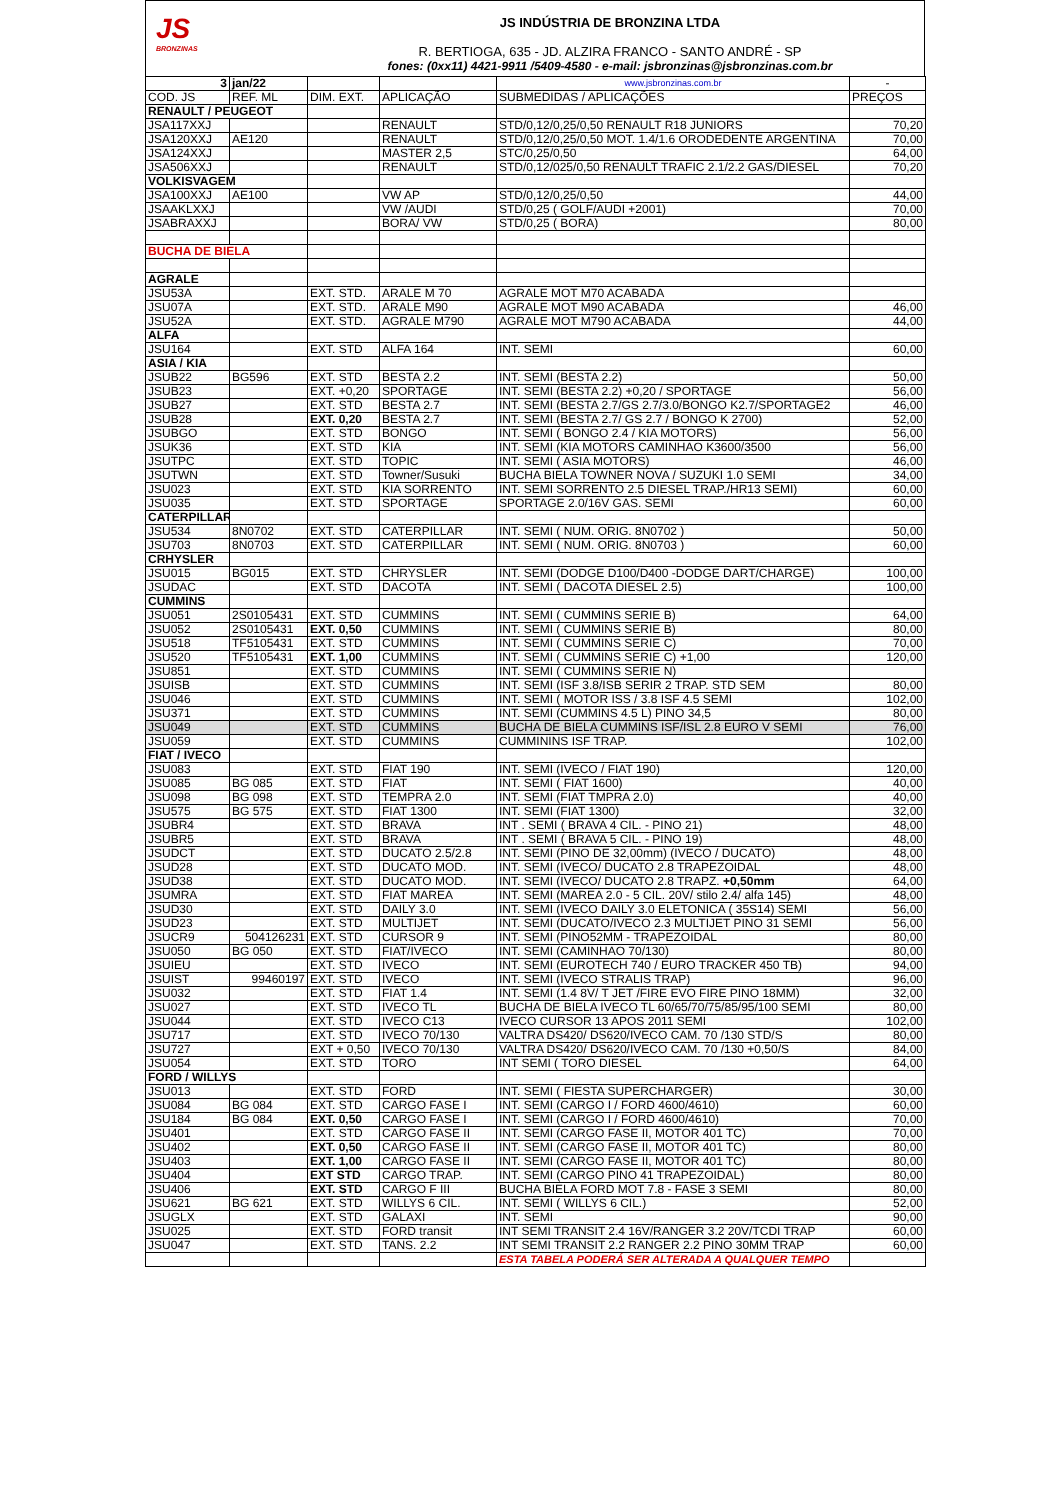JS
BRONZINAS
JS INDÚSTRIA DE BRONZINA LTDA
R. BERTIOGA, 635 - JD. ALZIRA FRANCO - SANTO ANDRÉ - SP
fones: (0xx11) 4421-9911 /5409-4580 - e-mail: jsbronzinas@jsbronzinas.com.br
| 3 | jan/22 | | | www.jsbronzinas.com.br | - |
| COD. JS | REF. ML | DIM. EXT. | APLICAÇÃO | SUBMEDIDAS / APLICAÇÕES | PREÇOS |
| RENAULT / PEUGEOT | | | | | |
| JSA117XXJ | | | RENAULT | STD/0,12/0,25/0,50 RENAULT R18 JUNIORS | 70,20 |
| JSA120XXJ | AE120 | | RENAULT | STD/0,12/0,25/0,50 MOT. 1.4/1.6 ORODEDENTE ARGENTINA | 70,00 |
| JSA124XXJ | | | MASTER 2,5 | STC/0,25/0,50 | 64,00 |
| JSA506XXJ | | | RENAULT | STD/0,12/025/0,50 RENAULT TRAFIC 2.1/2.2 GAS/DIESEL | 70,20 |
| VOLKISVAGEM | | | | | |
| JSA100XXJ | AE100 | | VW AP | STD/0,12/0,25/0,50 | 44,00 |
| JSAAKLXXJ | | | VW /AUDI | STD/0,25 ( GOLF/AUDI +2001) | 70,00 |
| JSABRAXXJ | | | BORA/ VW | STD/0,25 ( BORA) | 80,00 |
| BUCHA DE BIELA | | | | | |
| AGRALE | | | | | |
| JSU53A | | EXT. STD. | ARALE M 70 | AGRALE MOT M70 ACABADA | |
| JSU07A | | EXT. STD. | ARALE M90 | AGRALE MOT M90 ACABADA | 46,00 |
| JSU52A | | EXT. STD. | AGRALE M790 | AGRALE MOT M790 ACABADA | 44,00 |
| ALFA | | | | | |
| JSU164 | | EXT. STD | ALFA 164 | INT. SEMI | 60,00 |
| ASIA / KIA | | | | | |
| JSUB22 | BG596 | EXT. STD | BESTA 2.2 | INT. SEMI (BESTA 2.2) | 50,00 |
| JSUB23 | | EXT. +0,20 | SPORTAGE | INT. SEMI (BESTA 2.2) +0,20 / SPORTAGE | 56,00 |
| JSUB27 | | EXT. STD | BESTA 2.7 | INT. SEMI (BESTA 2.7/GS 2.7/3.0/BONGO K2.7/SPORTAGE2 | 46,00 |
| JSUB28 | | EXT. 0,20 | BESTA 2.7 | INT. SEMI (BESTA 2.7/ GS 2.7 / BONGO K 2700) | 52,00 |
| JSUBGO | | EXT. STD | BONGO | INT. SEMI ( BONGO 2.4 / KIA MOTORS) | 56,00 |
| JSUK36 | | EXT. STD | KIA | INT. SEMI (KIA MOTORS CAMINHAO K3600/3500 | 56,00 |
| JSUTPC | | EXT. STD | TOPIC | INT. SEMI ( ASIA MOTORS) | 46,00 |
| JSUTWN | | EXT. STD | Towner/Susuki | BUCHA BIELA TOWNER NOVA / SUZUKI 1.0 SEMI | 34,00 |
| JSU023 | | EXT. STD | KIA SORRENTO | INT. SEMI SORRENTO 2.5 DIESEL TRAP./HR13 SEMI) | 60,00 |
| JSU035 | | EXT. STD | SPORTAGE | SPORTAGE 2.0/16V GAS. SEMI | 60,00 |
| CATERPILLAR | | | | | |
| JSU534 | 8N0702 | EXT. STD | CATERPILLAR | INT. SEMI ( NUM. ORIG. 8N0702 ) | 50,00 |
| JSU703 | 8N0703 | EXT. STD | CATERPILLAR | INT. SEMI ( NUM. ORIG. 8N0703 ) | 60,00 |
| CRHYSLER | | | | | |
| JSU015 | BG015 | EXT. STD | CHRYSLER | INT. SEMI (DODGE D100/D400 -DODGE DART/CHARGE) | 100,00 |
| JSUDAC | | EXT. STD | DACOTA | INT. SEMI ( DACOTA DIESEL 2.5) | 100,00 |
| CUMMINS | | | | | |
| JSU051 | 2S0105431 | EXT. STD | CUMMINS | INT. SEMI ( CUMMINS SERIE B) | 64,00 |
| JSU052 | 2S0105431 | EXT. 0,50 | CUMMINS | INT. SEMI ( CUMMINS SERIE B) | 80,00 |
| JSU518 | TF5105431 | EXT. STD | CUMMINS | INT. SEMI ( CUMMINS SERIE C) | 70,00 |
| JSU520 | TF5105431 | EXT. 1,00 | CUMMINS | INT. SEMI ( CUMMINS SERIE C) +1,00 | 120,00 |
| JSU851 | | EXT. STD | CUMMINS | INT. SEMI ( CUMMINS SERIE N) | |
| JSUISB | | EXT. STD | CUMMINS | INT. SEMI (ISF 3.8/ISB SERIR 2 TRAP. STD SEM | 80,00 |
| JSU046 | | EXT. STD | CUMMINS | INT. SEMI ( MOTOR ISS / 3.8 ISF 4.5 SEMI | 102,00 |
| JSU371 | | EXT. STD | CUMMINS | INT. SEMI (CUMMINS 4.5 L) PINO 34,5 | 80,00 |
| JSU049 | | EXT. STD | CUMMINS | BUCHA DE BIELA CUMMINS ISF/ISL 2.8 EURO V SEMI | 76,00 |
| JSU059 | | EXT. STD | CUMMINS | CUMMININS ISF TRAP. | 102,00 |
| FIAT / IVECO | | | | | |
| JSU083 | | EXT. STD | FIAT 190 | INT. SEMI (IVECO / FIAT 190) | 120,00 |
| JSU085 | BG 085 | EXT. STD | FIAT | INT. SEMI ( FIAT 1600) | 40,00 |
| JSU098 | BG 098 | EXT. STD | TEMPRA 2.0 | INT. SEMI (FIAT TMPRA 2.0) | 40,00 |
| JSU575 | BG 575 | EXT. STD | FIAT 1300 | INT. SEMI (FIAT 1300) | 32,00 |
| JSUBR4 | | EXT. STD | BRAVA | INT . SEMI ( BRAVA 4 CIL. - PINO 21) | 48,00 |
| JSUBR5 | | EXT. STD | BRAVA | INT . SEMI ( BRAVA 5 CIL. - PINO 19) | 48,00 |
| JSUDCT | | EXT. STD | DUCATO 2.5/2.8 | INT. SEMI (PINO DE 32,00mm) (IVECO / DUCATO) | 48,00 |
| JSUD28 | | EXT. STD | DUCATO MOD. | INT. SEMI (IVECO/ DUCATO 2.8 TRAPEZOIDAL | 48,00 |
| JSUD38 | | EXT. STD | DUCATO MOD. | INT. SEMI (IVECO/ DUCATO 2.8 TRAPZ. +0,50mm | 64,00 |
| JSUMRA | | EXT. STD | FIAT MAREA | INT. SEMI (MAREA 2.0 - 5 CIL. 20V/ stilo 2.4/ alfa 145) | 48,00 |
| JSUD30 | | EXT. STD | DAILY 3.0 | INT. SEMI (IVECO DAILY 3.0 ELETONICA ( 35S14) SEMI | 56,00 |
| JSUD23 | | EXT. STD | MULTIJET | INT. SEMI (DUCATO/IVECO 2.3 MULTIJET PINO 31 SEMI | 56,00 |
| JSUCR9 | 504126231 | EXT. STD | CURSOR 9 | INT. SEMI (PINO52MM - TRAPEZOIDAL | 80,00 |
| JSU050 | BG 050 | EXT. STD | FIAT/IVECO | INT. SEMI (CAMINHAO 70/130) | 80,00 |
| JSUIEU | | EXT. STD | IVECO | INT. SEMI (EUROTECH 740 / EURO TRACKER 450 TB) | 94,00 |
| JSUIST | 99460197 | EXT. STD | IVECO | INT. SEMI (IVECO STRALIS TRAP) | 96,00 |
| JSU032 | | EXT. STD | FIAT 1.4 | INT. SEMI (1.4 8V/ T JET /FIRE EVO FIRE PINO 18MM) | 32,00 |
| JSU027 | | EXT. STD | IVECO TL | BUCHA DE BIELA IVECO TL 60/65/70/75/85/95/100 SEMI | 80,00 |
| JSU044 | | EXT. STD | IVECO C13 | IVECO CURSOR 13 APOS 2011 SEMI | 102,00 |
| JSU717 | | EXT. STD | IVECO 70/130 | VALTRA DS420/ DS620/IVECO CAM. 70 /130 STD/S | 80,00 |
| JSU727 | | EXT + 0,50 | IVECO 70/130 | VALTRA DS420/ DS620/IVECO CAM. 70 /130 +0,50/S | 84,00 |
| JSU054 | | EXT. STD | TORO | INT SEMI ( TORO DIESEL | 64,00 |
| FORD / WILLYS | | | | | |
| JSU013 | | EXT. STD | FORD | INT. SEMI ( FIESTA SUPERCHARGER) | 30,00 |
| JSU084 | BG 084 | EXT. STD | CARGO FASE I | INT. SEMI (CARGO I / FORD 4600/4610) | 60,00 |
| JSU184 | BG 084 | EXT. 0,50 | CARGO FASE I | INT. SEMI (CARGO I / FORD 4600/4610) | 70,00 |
| JSU401 | | EXT. STD | CARGO FASE II | INT. SEMI (CARGO FASE II, MOTOR 401 TC) | 70,00 |
| JSU402 | | EXT. 0,50 | CARGO FASE II | INT. SEMI (CARGO FASE II, MOTOR 401 TC) | 80,00 |
| JSU403 | | EXT. 1,00 | CARGO FASE II | INT. SEMI (CARGO FASE II, MOTOR 401 TC) | 80,00 |
| JSU404 | | EXT STD | CARGO TRAP. | INT. SEMI (CARGO PINO 41 TRAPEZOIDAL) | 80,00 |
| JSU406 | | EXT. STD | CARGO F III | BUCHA BIELA FORD MOT 7.8 - FASE 3 SEMI | 80,00 |
| JSU621 | BG 621 | EXT. STD | WILLYS 6 CIL. | INT. SEMI ( WILLYS 6 CIL.) | 52,00 |
| JSUGLX | | EXT. STD | GALAXI | INT. SEMI | 90,00 |
| JSU025 | | EXT. STD | FORD transit | INT SEMI TRANSIT 2.4 16V/RANGER 3.2 20V/TCDI TRAP | 60,00 |
| JSU047 | | EXT. STD | TANS. 2.2 | INT SEMI TRANSIT 2.2 RANGER 2.2 PINO 30MM TRAP | 60,00 |
| | | | | ESTA TABELA PODERÁ SER ALTERADA A QUALQUER TEMPO | |